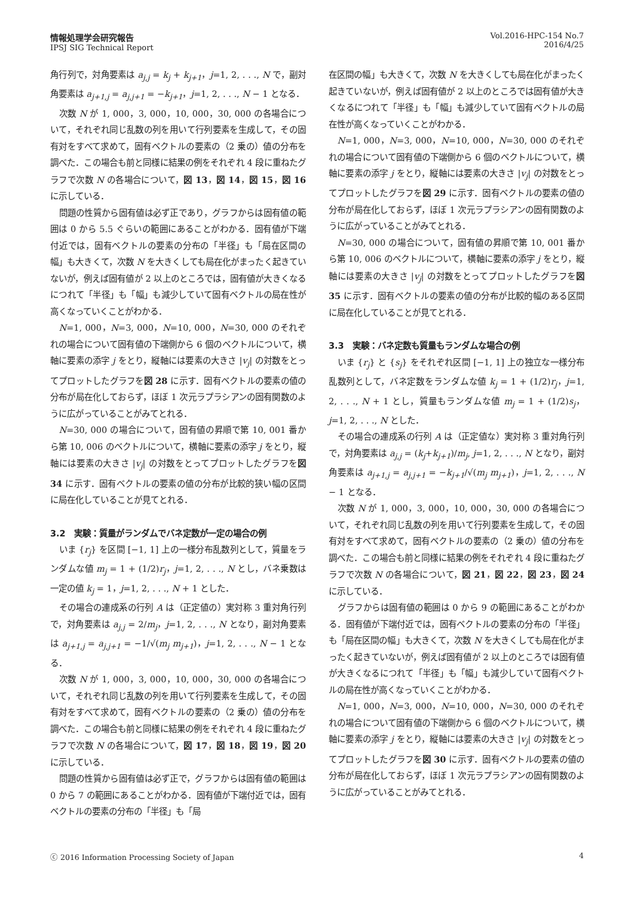情報処理学会研究報告
IPSJ SIG Technical Report
Vol.2016-HPC-154 No.7
2016/4/25
角行列で，対角要素は a<sub>j,j</sub> = k<sub>j</sub> + k<sub>j+1</sub>，j=1, 2, . . ., N で，副対角要素は a<sub>j+1,j</sub> = a<sub>j,j+1</sub> = −k<sub>j+1</sub>，j=1, 2, . . ., N − 1 となる．
次数 N が 1, 000，3, 000，10, 000，30, 000 の各場合について，それぞれ同じ乱数の列を用いて行列要素を生成して，その固有対をすべて求めて，固有ベクトルの要素の（2 乗の）値の分布を調べた．この場合も前と同様に結果の例をそれぞれ 4 段に重ねたグラフで次数 N の各場合について，図 13，図 14，図 15，図 16 に示している．
問題の性質から固有値は必ず正であり，グラフからは固有値の範囲は 0 から 5.5 ぐらいの範囲にあることがわかる．固有値が下端付近では，固有ベクトルの要素の分布の「半径」も「局在区間の幅」も大きくて，次数 N を大きくしても局在化がまったく起きていないが，例えば固有値が 2 以上のところでは，固有値が大きくなるにつれて「半径」も「幅」も減少していて固有ベクトルの局在性が高くなっていくことがわかる．
N=1, 000，N=3, 000，N=10, 000，N=30, 000 のそれぞれの場合について固有値の下端側から 6 個のベクトルについて，横軸に要素の添字 j をとり，縦軸には要素の大きさ |v<sub>j</sub>| の対数をとってプロットしたグラフを図 28 に示す．固有ベクトルの要素の値の分布が局在化しておらず，ほぼ 1 次元ラプラシアンの固有関数のように広がっていることがみてとれる．
N=30, 000 の場合について，固有値の昇順で第 10, 001 番から第 10, 006 のベクトルについて，横軸に要素の添字 j をとり，縦軸には要素の大きさ |v<sub>j</sub>| の対数をとってプロットしたグラフを図 34 に示す．固有ベクトルの要素の値の分布が比較的狭い幅の区間に局在化していることが見てとれる．
3.2　実験：質量がランダムでバネ定数が一定の場合の例
いま {r<sub>j</sub>} を区間 [−1, 1] 上の一様分布乱数列として，質量をランダムな値 m<sub>j</sub> = 1 + (1/2)r<sub>j</sub>，j=1, 2, . . ., N とし，バネ乗数は一定の値 k<sub>j</sub> = 1，j=1, 2, . . ., N + 1 とした．
その場合の連成系の行列 A は（正定値の）実対称 3 重対角行列で，対角要素は a<sub>j,j</sub> = 2/m<sub>j</sub>，j=1, 2, . . ., N となり，副対角要素は a<sub>j+1,j</sub> = a<sub>j,j+1</sub> = −1/√(m<sub>j</sub> m<sub>j+1</sub>)，j=1, 2, . . ., N − 1 となる．
次数 N が 1, 000，3, 000，10, 000，30, 000 の各場合について，それぞれ同じ乱数の列を用いて行列要素を生成して，その固有対をすべて求めて，固有ベクトルの要素の（2 乗の）値の分布を調べた．この場合も前と同様に結果の例をそれぞれ 4 段に重ねたグラフで次数 N の各場合について，図 17，図 18，図 19，図 20 に示している．
問題の性質から固有値は必ず正で，グラフからは固有値の範囲は 0 から 7 の範囲にあることがわかる．固有値が下端付近では，固有ベクトルの要素の分布の「半径」も「局
在区間の幅」も大きくて，次数 N を大きくしても局在化がまったく起きていないが，例えば固有値が 2 以上のところでは固有値が大きくなるにつれて「半径」も「幅」も減少していて固有ベクトルの局在性が高くなっていくことがわかる．
N=1, 000，N=3, 000，N=10, 000，N=30, 000 のそれぞれの場合について固有値の下端側から 6 個のベクトルについて，横軸に要素の添字 j をとり，縦軸には要素の大きさ |v<sub>j</sub>| の対数をとってプロットしたグラフを図 29 に示す．固有ベクトルの要素の値の分布が局在化しておらず，ほぼ 1 次元ラプラシアンの固有関数のように広がっていることがみてとれる．
N=30, 000 の場合について，固有値の昇順で第 10, 001 番から第 10, 006 のベクトルについて，横軸に要素の添字 j をとり，縦軸には要素の大きさ |v<sub>j</sub>| の対数をとってプロットしたグラフを図 35 に示す．固有ベクトルの要素の値の分布が比較的幅のある区間に局在化していることが見てとれる．
3.3　実験：バネ定数も質量もランダムな場合の例
いま {r<sub>j</sub>} と {s<sub>j</sub>} をそれぞれ区間 [−1, 1] 上の独立な一様分布乱数列として，バネ定数をランダムな値 k<sub>j</sub> = 1 + (1/2)r<sub>j</sub>，j=1, 2, . . ., N + 1 とし，質量もランダムな値 m<sub>j</sub> = 1 + (1/2)s<sub>j</sub>，j=1, 2, . . ., N とした．
その場合の連成系の行列 A は（正定値な）実対称 3 重対角行列で，対角要素は a<sub>j,j</sub> = (k<sub>j</sub>+k<sub>j+1</sub>)/m<sub>j</sub>, j=1, 2, . . ., N となり，副対角要素は a<sub>j+1,j</sub> = a<sub>j,j+1</sub> = −k<sub>j+1</sub>/√(m<sub>j</sub> m<sub>j+1</sub>)，j=1, 2, . . ., N − 1 となる．
次数 N が 1, 000，3, 000，10, 000，30, 000 の各場合について，それぞれ同じ乱数の列を用いて行列要素を生成して，その固有対をすべて求めて，固有ベクトルの要素の（2 乗の）値の分布を調べた．この場合も前と同様に結果の例をそれぞれ 4 段に重ねたグラフで次数 N の各場合について，図 21，図 22，図 23，図 24 に示している．
グラフからは固有値の範囲は 0 から 9 の範囲にあることがわかる．固有値が下端付近では，固有ベクトルの要素の分布の「半径」も「局在区間の幅」も大きくて，次数 N を大きくしても局在化がまったく起きていないが，例えば固有値が 2 以上のところでは固有値が大きくなるにつれて「半径」も「幅」も減少していて固有ベクトルの局在性が高くなっていくことがわかる．
N=1, 000，N=3, 000，N=10, 000，N=30, 000 のそれぞれの場合について固有値の下端側から 6 個のベクトルについて，横軸に要素の添字 j をとり，縦軸には要素の大きさ |v<sub>j</sub>| の対数をとってプロットしたグラフを図 30 に示す．固有ベクトルの要素の値の分布が局在化しておらず，ほぼ 1 次元ラプラシアンの固有関数のように広がっていることがみてとれる．
ⓒ 2016 Information Processing Society of Japan
4